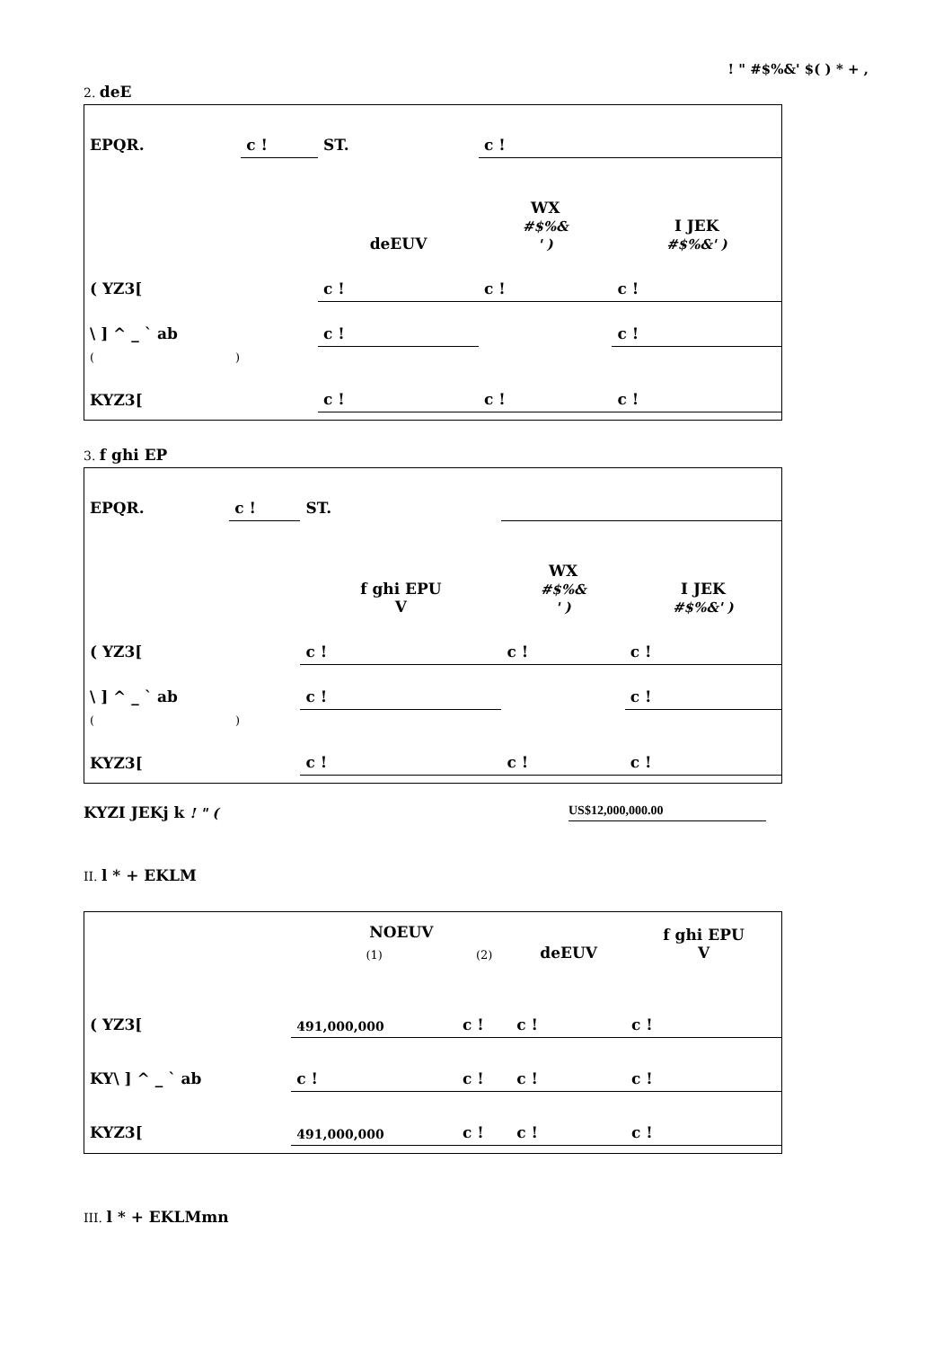! " #$%&' $( ) * + ,
2. deE
| EPQR. | c ! | ST. | c ! | |
| | | deEUV | WX #$%& ' ) | I JEK #$%&' ) |
| ( YZ3[ | | c ! | c ! | c ! |
| \ ] ^ _ ` ab | | c ! | | c ! |
| ( ) | | | | |
| KYZ3[ | | c ! | c ! | c ! |
3. f ghi EP
| EPQR. | c ! | ST. | | |
| | | f ghi EPU V | WX #$%& ' ) | I JEK #$%&' ) |
| ( YZ3[ | | c ! | c ! | c ! |
| \ ] ^ _ ` ab | | c ! | | c ! |
| ( ) | | | | |
| KYZ3[ | | c ! | c ! | c ! |
KYZI JEKj k ! " (US$12,000,000.00
II. l * + EKLM
| | NOEUV | | deEUV | f ghi EPU V |
| --- | --- | --- | --- | --- |
| | (1) | (2) | | |
| ( YZ3[ | 491,000,000 | c ! | c ! | c ! |
| KY\ ] ^ _ ` ab | c ! | c ! | c ! | c ! |
| KYZ3[ | 491,000,000 | c ! | c ! | c ! |
III. l * + EKLMmn